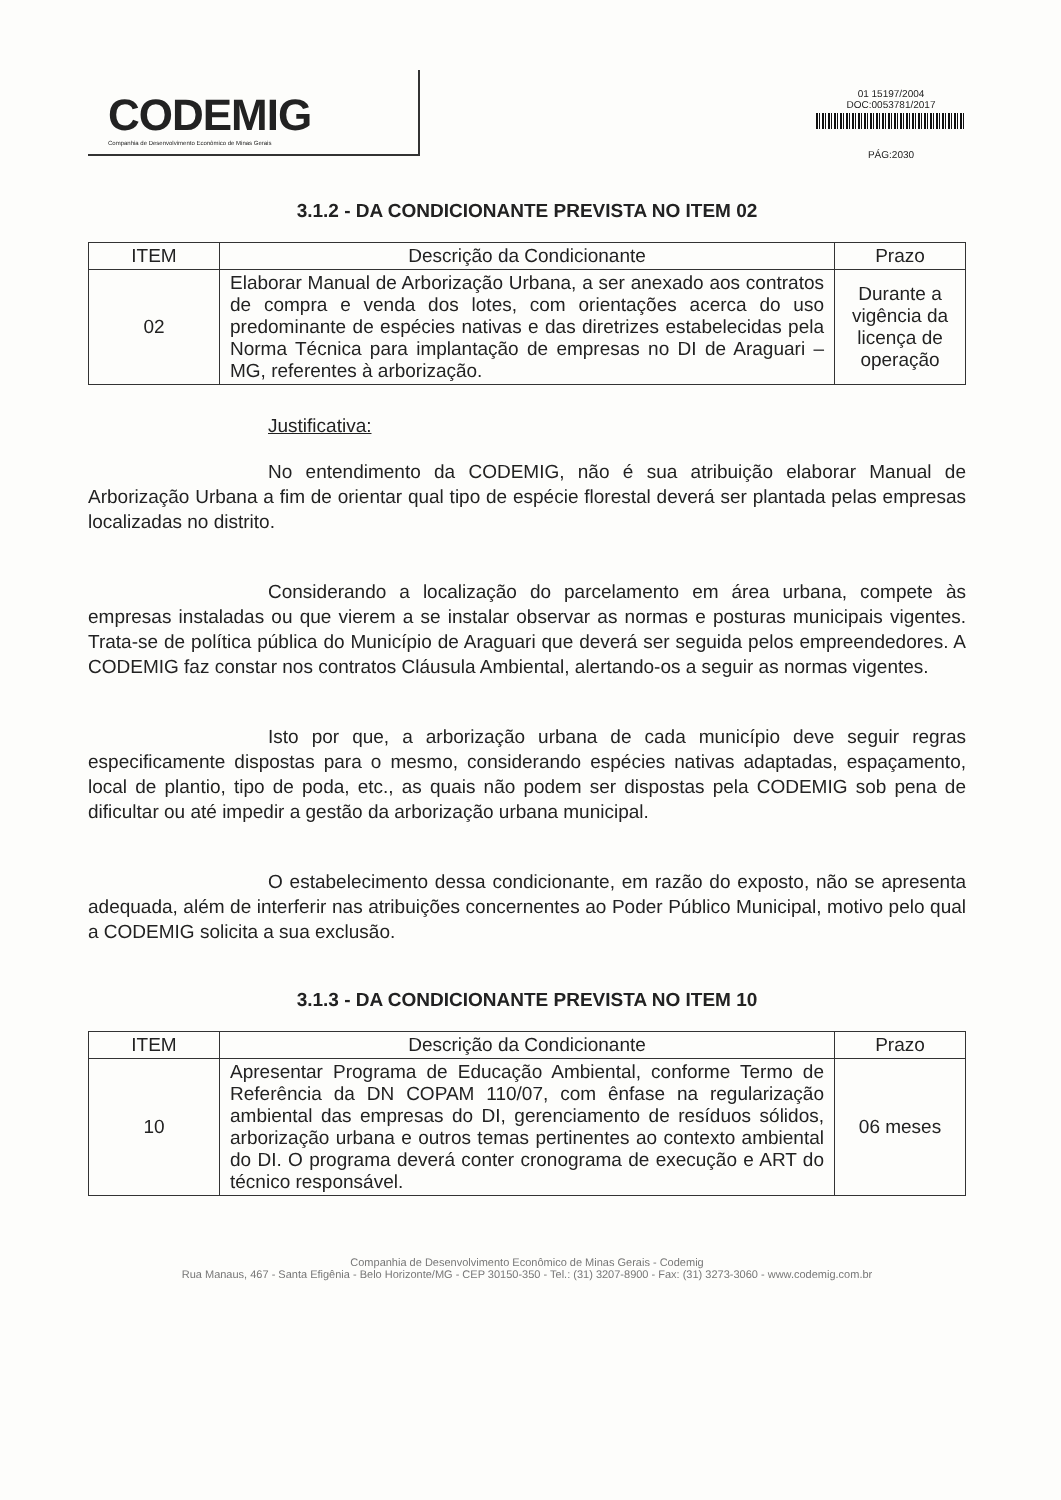CODEMIG
Companhia de Desenvolvimento Econômico de Minas Gerais
01 15197/2004
DOC:0053781/2017
PÁG:2030
3.1.2 - DA CONDICIONANTE PREVISTA NO ITEM 02
| ITEM | Descrição da Condicionante | Prazo |
| --- | --- | --- |
| 02 | Elaborar Manual de Arborização Urbana, a ser anexado aos contratos de compra e venda dos lotes, com orientações acerca do uso predominante de espécies nativas e das diretrizes estabelecidas pela Norma Técnica para implantação de empresas no DI de Araguari – MG, referentes à arborização. | Durante a vigência da licença de operação |
Justificativa:
No entendimento da CODEMIG, não é sua atribuição elaborar Manual de Arborização Urbana a fim de orientar qual tipo de espécie florestal deverá ser plantada pelas empresas localizadas no distrito.
Considerando a localização do parcelamento em área urbana, compete às empresas instaladas ou que vierem a se instalar observar as normas e posturas municipais vigentes. Trata-se de política pública do Município de Araguari que deverá ser seguida pelos empreendedores. A CODEMIG faz constar nos contratos Cláusula Ambiental, alertando-os a seguir as normas vigentes.
Isto por que, a arborização urbana de cada município deve seguir regras especificamente dispostas para o mesmo, considerando espécies nativas adaptadas, espaçamento, local de plantio, tipo de poda, etc., as quais não podem ser dispostas pela CODEMIG sob pena de dificultar ou até impedir a gestão da arborização urbana municipal.
O estabelecimento dessa condicionante, em razão do exposto, não se apresenta adequada, além de interferir nas atribuições concernentes ao Poder Público Municipal, motivo pelo qual a CODEMIG solicita a sua exclusão.
3.1.3 - DA CONDICIONANTE PREVISTA NO ITEM 10
| ITEM | Descrição da Condicionante | Prazo |
| --- | --- | --- |
| 10 | Apresentar Programa de Educação Ambiental, conforme Termo de Referência da DN COPAM 110/07, com ênfase na regularização ambiental das empresas do DI, gerenciamento de resíduos sólidos, arborização urbana e outros temas pertinentes ao contexto ambiental do DI. O programa deverá conter cronograma de execução e ART do técnico responsável. | 06 meses |
Companhia de Desenvolvimento Econômico de Minas Gerais - Codemig
Rua Manaus, 467 - Santa Efigênia - Belo Horizonte/MG - CEP 30150-350 - Tel.: (31) 3207-8900 - Fax: (31) 3273-3060 - www.codemig.com.br